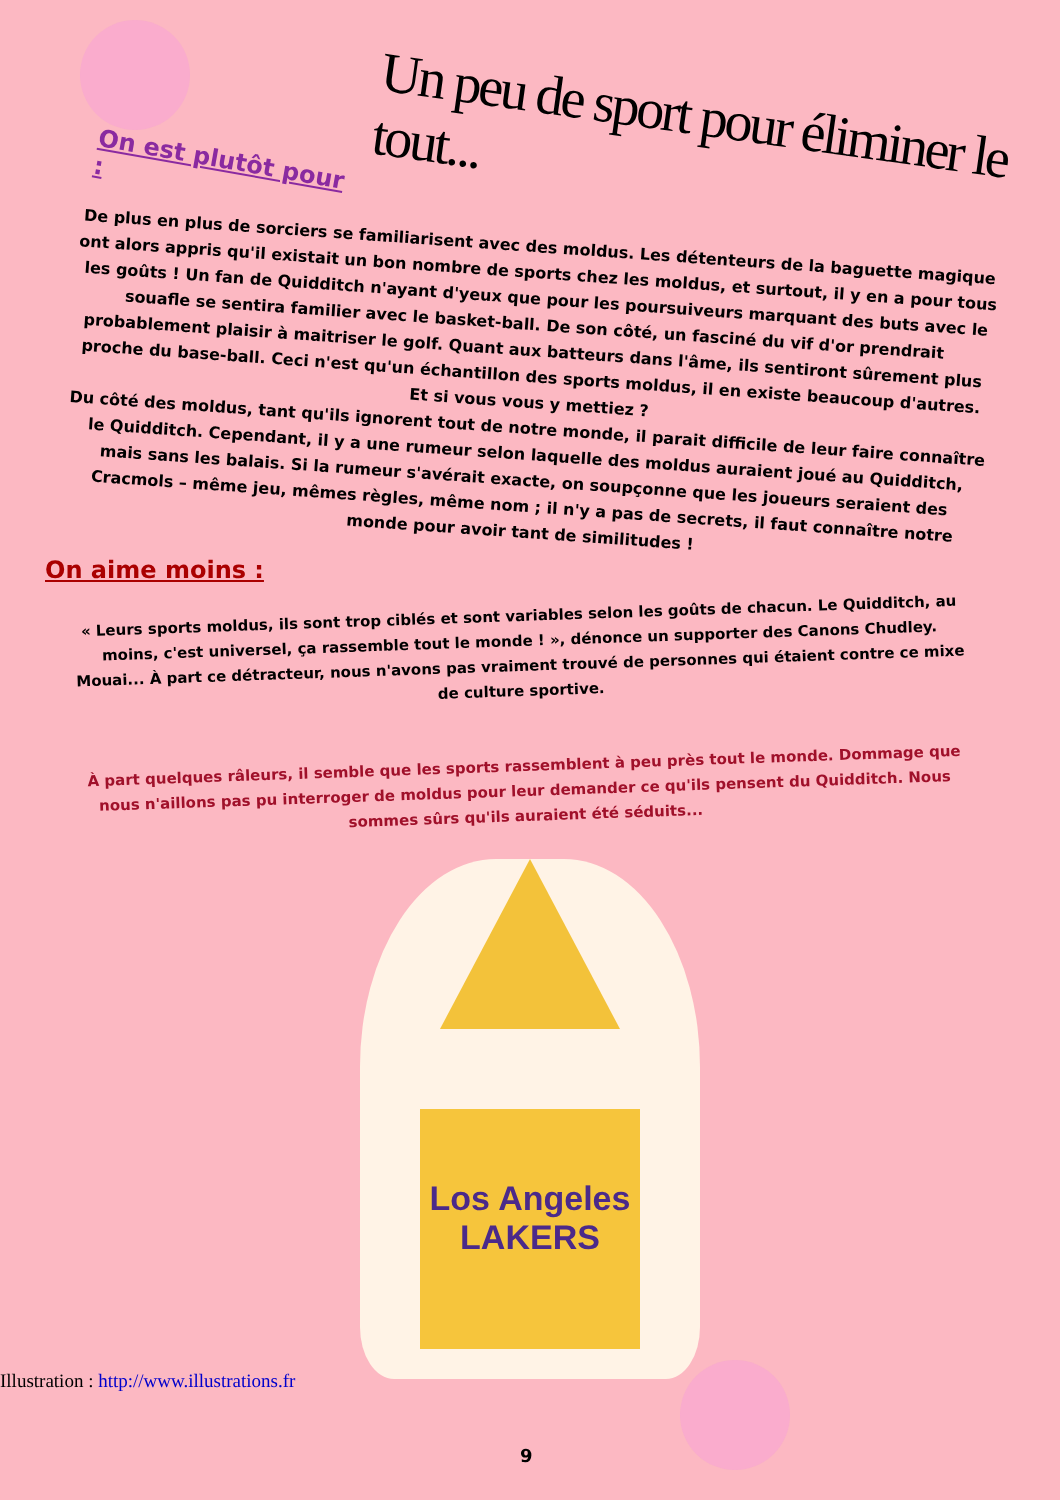Un peu de sport pour éliminer le tout...
On est plutôt pour :
De plus en plus de sorciers se familiarisent avec des moldus. Les détenteurs de la baguette magique ont alors appris qu'il existait un bon nombre de sports chez les moldus, et surtout, il y en a pour tous les goûts ! Un fan de Quidditch n'ayant d'yeux que pour les poursuiveurs marquant des buts avec le souafle se sentira familier avec le basket-ball. De son côté, un fasciné du vif d'or prendrait probablement plaisir à maitriser le golf. Quant aux batteurs dans l'âme, ils sentiront sûrement plus proche du base-ball. Ceci n'est qu'un échantillon des sports moldus, il en existe beaucoup d'autres. Et si vous vous y mettiez ?
Du côté des moldus, tant qu'ils ignorent tout de notre monde, il parait difficile de leur faire connaître le Quidditch. Cependant, il y a une rumeur selon laquelle des moldus auraient joué au Quidditch, mais sans les balais. Si la rumeur s'avérait exacte, on soupçonne que les joueurs seraient des Cracmols – même jeu, mêmes règles, même nom ; il n'y a pas de secrets, il faut connaître notre monde pour avoir tant de similitudes !
On aime moins :
« Leurs sports moldus, ils sont trop ciblés et sont variables selon les goûts de chacun. Le Quidditch, au moins, c'est universel, ça rassemble tout le monde ! », dénonce un supporter des Canons Chudley.
Mouai... À part ce détracteur, nous n'avons pas vraiment trouvé de personnes qui étaient contre ce mixe de culture sportive.
À part quelques râleurs, il semble que les sports rassemblent à peu près tout le monde. Dommage que nous n'aillons pas pu interroger de moldus pour leur demander ce qu'ils pensent du Quidditch. Nous sommes sûrs qu'ils auraient été séduits...
Los Angeles LAKERS
Illustration : http://www.illustrations.fr
9